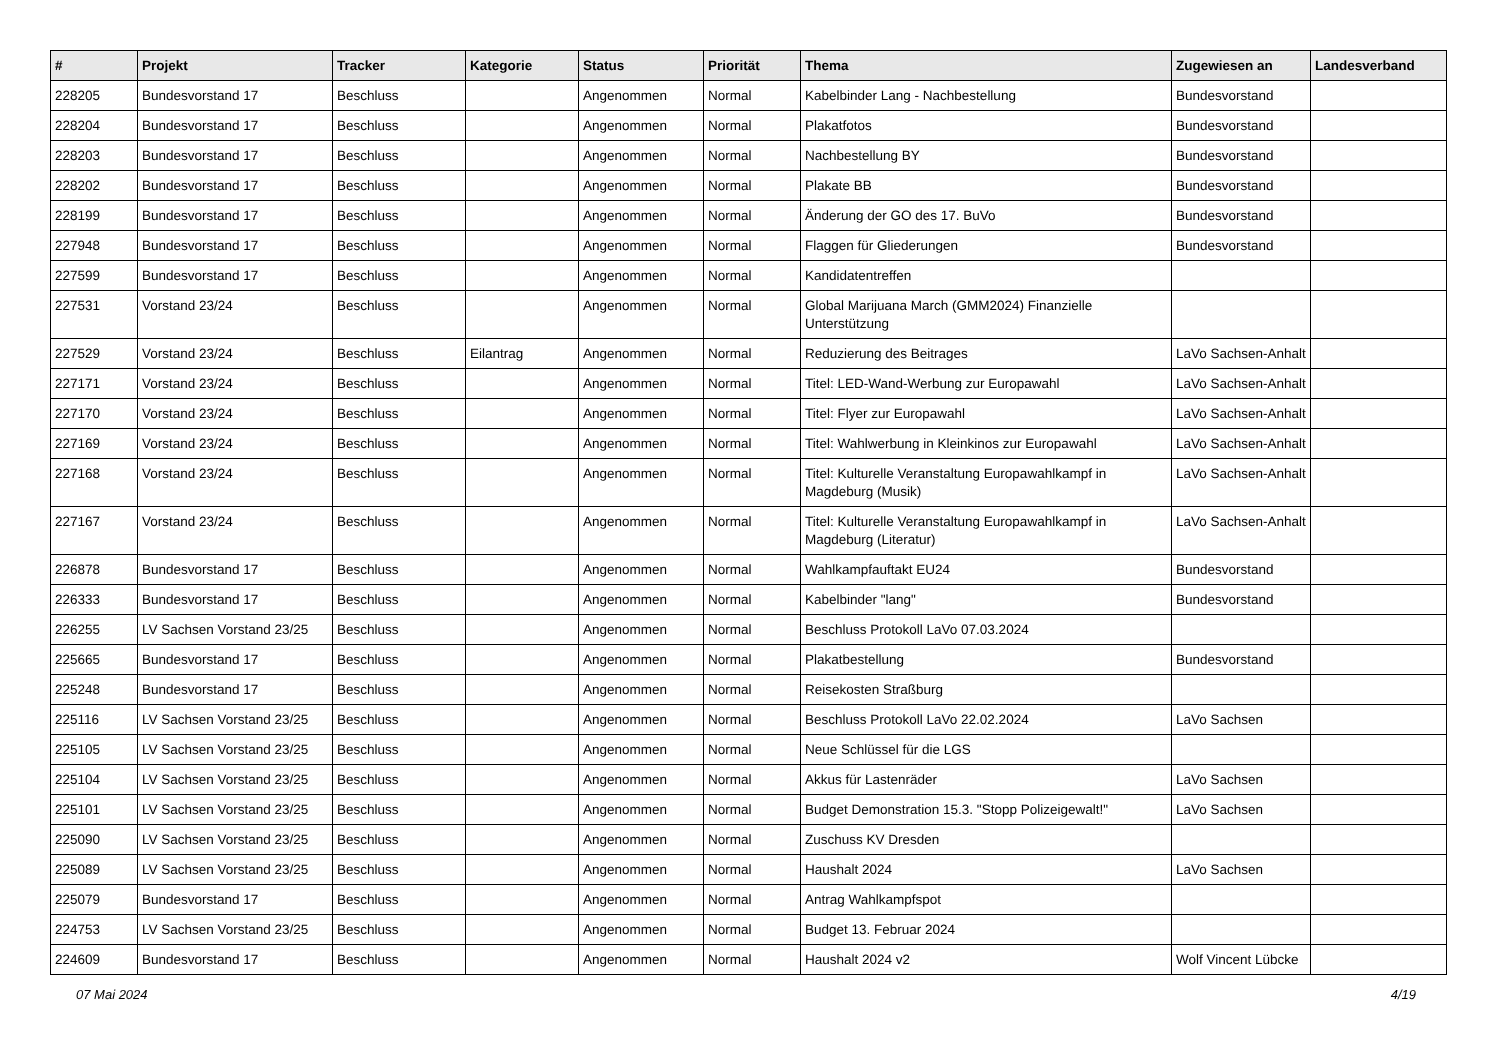| # | Projekt | Tracker | Kategorie | Status | Priorität | Thema | Zugewiesen an | Landesverband |
| --- | --- | --- | --- | --- | --- | --- | --- | --- |
| 228205 | Bundesvorstand 17 | Beschluss | | Angenommen | Normal | Kabelbinder Lang - Nachbestellung | Bundesvorstand | |
| 228204 | Bundesvorstand 17 | Beschluss | | Angenommen | Normal | Plakatfotos | Bundesvorstand | |
| 228203 | Bundesvorstand 17 | Beschluss | | Angenommen | Normal | Nachbestellung BY | Bundesvorstand | |
| 228202 | Bundesvorstand 17 | Beschluss | | Angenommen | Normal | Plakate BB | Bundesvorstand | |
| 228199 | Bundesvorstand 17 | Beschluss | | Angenommen | Normal | Änderung der GO des 17. BuVo | Bundesvorstand | |
| 227948 | Bundesvorstand 17 | Beschluss | | Angenommen | Normal | Flaggen für Gliederungen | Bundesvorstand | |
| 227599 | Bundesvorstand 17 | Beschluss | | Angenommen | Normal | Kandidatentreffen | | |
| 227531 | Vorstand 23/24 | Beschluss | | Angenommen | Normal | Global Marijuana March (GMM2024) Finanzielle Unterstützung | | |
| 227529 | Vorstand 23/24 | Beschluss | Eilantrag | Angenommen | Normal | Reduzierung des Beitrages | LaVo Sachsen-Anhalt | |
| 227171 | Vorstand 23/24 | Beschluss | | Angenommen | Normal | Titel: LED-Wand-Werbung zur Europawahl | LaVo Sachsen-Anhalt | |
| 227170 | Vorstand 23/24 | Beschluss | | Angenommen | Normal | Titel: Flyer zur Europawahl | LaVo Sachsen-Anhalt | |
| 227169 | Vorstand 23/24 | Beschluss | | Angenommen | Normal | Titel: Wahlwerbung in Kleinkinos zur Europawahl | LaVo Sachsen-Anhalt | |
| 227168 | Vorstand 23/24 | Beschluss | | Angenommen | Normal | Titel: Kulturelle Veranstaltung Europawahlkampf in Magdeburg (Musik) | LaVo Sachsen-Anhalt | |
| 227167 | Vorstand 23/24 | Beschluss | | Angenommen | Normal | Titel: Kulturelle Veranstaltung Europawahlkampf in Magdeburg (Literatur) | LaVo Sachsen-Anhalt | |
| 226878 | Bundesvorstand 17 | Beschluss | | Angenommen | Normal | Wahlkampfauftakt EU24 | Bundesvorstand | |
| 226333 | Bundesvorstand 17 | Beschluss | | Angenommen | Normal | Kabelbinder "lang" | Bundesvorstand | |
| 226255 | LV Sachsen Vorstand 23/25 | Beschluss | | Angenommen | Normal | Beschluss Protokoll LaVo 07.03.2024 | | |
| 225665 | Bundesvorstand 17 | Beschluss | | Angenommen | Normal | Plakatbestellung | Bundesvorstand | |
| 225248 | Bundesvorstand 17 | Beschluss | | Angenommen | Normal | Reisekosten Straßburg | | |
| 225116 | LV Sachsen Vorstand 23/25 | Beschluss | | Angenommen | Normal | Beschluss Protokoll LaVo 22.02.2024 | LaVo Sachsen | |
| 225105 | LV Sachsen Vorstand 23/25 | Beschluss | | Angenommen | Normal | Neue Schlüssel für die LGS | | |
| 225104 | LV Sachsen Vorstand 23/25 | Beschluss | | Angenommen | Normal | Akkus für Lastenräder | LaVo Sachsen | |
| 225101 | LV Sachsen Vorstand 23/25 | Beschluss | | Angenommen | Normal | Budget Demonstration 15.3. "Stopp Polizeigewalt!" | LaVo Sachsen | |
| 225090 | LV Sachsen Vorstand 23/25 | Beschluss | | Angenommen | Normal | Zuschuss KV Dresden | | |
| 225089 | LV Sachsen Vorstand 23/25 | Beschluss | | Angenommen | Normal | Haushalt 2024 | LaVo Sachsen | |
| 225079 | Bundesvorstand 17 | Beschluss | | Angenommen | Normal | Antrag Wahlkampfspot | | |
| 224753 | LV Sachsen Vorstand 23/25 | Beschluss | | Angenommen | Normal | Budget 13. Februar 2024 | | |
| 224609 | Bundesvorstand 17 | Beschluss | | Angenommen | Normal | Haushalt 2024 v2 | Wolf Vincent Lübcke | |
07 Mai 2024 4/19